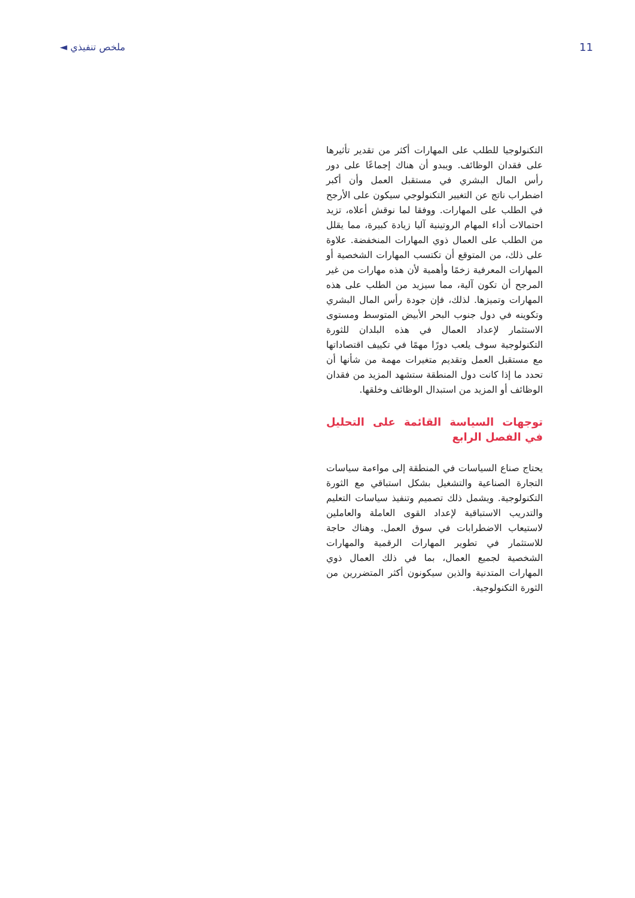ملخص تنفيذي ◄ 11
التكنولوجيا للطلب على المهارات أكثر من تقدير تأثيرها على فقدان الوظائف. ويبدو أن هناك إجماعًا على دور رأس المال البشري في مستقبل العمل وأن أكبر اضطراب ناتج عن التغيير التكنولوجي سيكون على الأرجح في الطلب على المهارات. ووفقا لما نوقش أعلاه، تزيد احتمالات أداء المهام الروتينية آليا زيادة كبيرة، مما يقلل من الطلب على العمال ذوي المهارات المنخفضة. علاوة على ذلك، من المتوقع أن تكتسب المهارات الشخصية أو المهارات المعرفية زخمًا وأهمية لأن هذه مهارات من غير المرجح أن تكون آلية، مما سيزيد من الطلب على هذه المهارات وتميزها. لذلك، فإن جودة رأس المال البشري وتكوينه في دول جنوب البحر الأبيض المتوسط ومستوى الاستثمار لإعداد العمال في هذه البلدان للثورة التكنولوجية سوف يلعب دورًا مهمًا في تكييف اقتصاداتها مع مستقبل العمل وتقديم متغيرات مهمة من شأنها أن تحدد ما إذا كانت دول المنطقة ستشهد المزيد من فقدان الوظائف أو المزيد من استبدال الوظائف وخلقها.
توجهات السياسة القائمة على التحليل في الفصل الرابع
يحتاج صناع السياسات في المنطقة إلى مواءمة سياسات التجارة الصناعية والتشغيل بشكل استباقي مع الثورة التكنولوجية. ويشمل ذلك تصميم وتنفيذ سياسات التعليم والتدريب الاستباقية لإعداد القوى العاملة والعاملين لاستيعاب الاضطرابات في سوق العمل. وهناك حاجة للاستثمار في تطوير المهارات الرقمية والمهارات الشخصية لجميع العمال، بما في ذلك العمال ذوي المهارات المتدنية والذين سيكونون أكثر المتضررين من الثورة التكنولوجية.